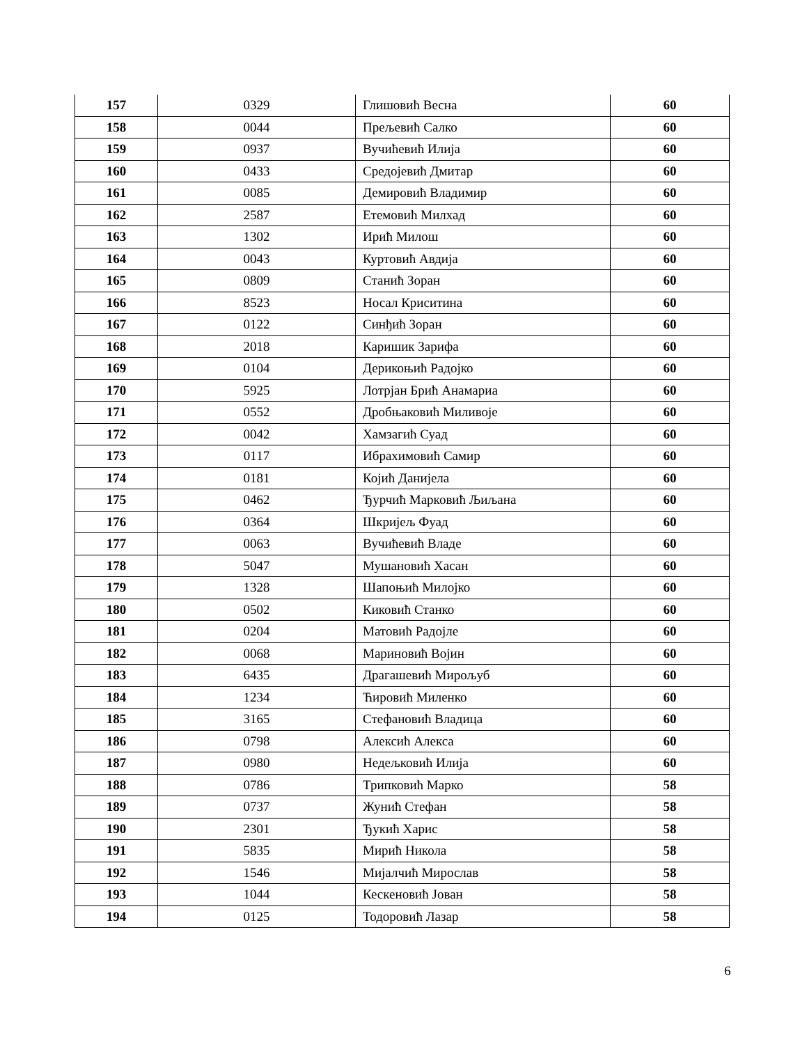| 157 | 0329 | Глишовић Весна | 60 |
| 158 | 0044 | Прељевић Салко | 60 |
| 159 | 0937 | Вучићевић Илија | 60 |
| 160 | 0433 | Средојевић Дмитар | 60 |
| 161 | 0085 | Демировић Владимир | 60 |
| 162 | 2587 | Етемовић Милхад | 60 |
| 163 | 1302 | Ирић Милош | 60 |
| 164 | 0043 | Куртовић Авдија | 60 |
| 165 | 0809 | Станић Зоран | 60 |
| 166 | 8523 | Носал Криситина | 60 |
| 167 | 0122 | Синђић Зоран | 60 |
| 168 | 2018 | Каришик Зарифа | 60 |
| 169 | 0104 | Дерикоњић Радојко | 60 |
| 170 | 5925 | Лотрјан Брић Анамариа | 60 |
| 171 | 0552 | Дробњаковић Миливоје | 60 |
| 172 | 0042 | Хамзагић Суад | 60 |
| 173 | 0117 | Ибрахимовић Самир | 60 |
| 174 | 0181 | Којић Данијела | 60 |
| 175 | 0462 | Ђурчић Марковић Љиљана | 60 |
| 176 | 0364 | Шкријељ Фуад | 60 |
| 177 | 0063 | Вучићевић Владе | 60 |
| 178 | 5047 | Мушановић Хасан | 60 |
| 179 | 1328 | Шапоњић Милојко | 60 |
| 180 | 0502 | Киковић Станко | 60 |
| 181 | 0204 | Матовић Радојле | 60 |
| 182 | 0068 | Мариновић Војин | 60 |
| 183 | 6435 | Драгашевић Мирољуб | 60 |
| 184 | 1234 | Ћировић Миленко | 60 |
| 185 | 3165 | Стефановић Владица | 60 |
| 186 | 0798 | Алексић Алекса | 60 |
| 187 | 0980 | Недељковић Илија | 60 |
| 188 | 0786 | Трипковић Марко | 58 |
| 189 | 0737 | Жунић Стефан | 58 |
| 190 | 2301 | Ђукић Харис | 58 |
| 191 | 5835 | Мирић Никола | 58 |
| 192 | 1546 | Мијалчић Мирослав | 58 |
| 193 | 1044 | Кескеновић Јован | 58 |
| 194 | 0125 | Тодоровић Лазар | 58 |
6